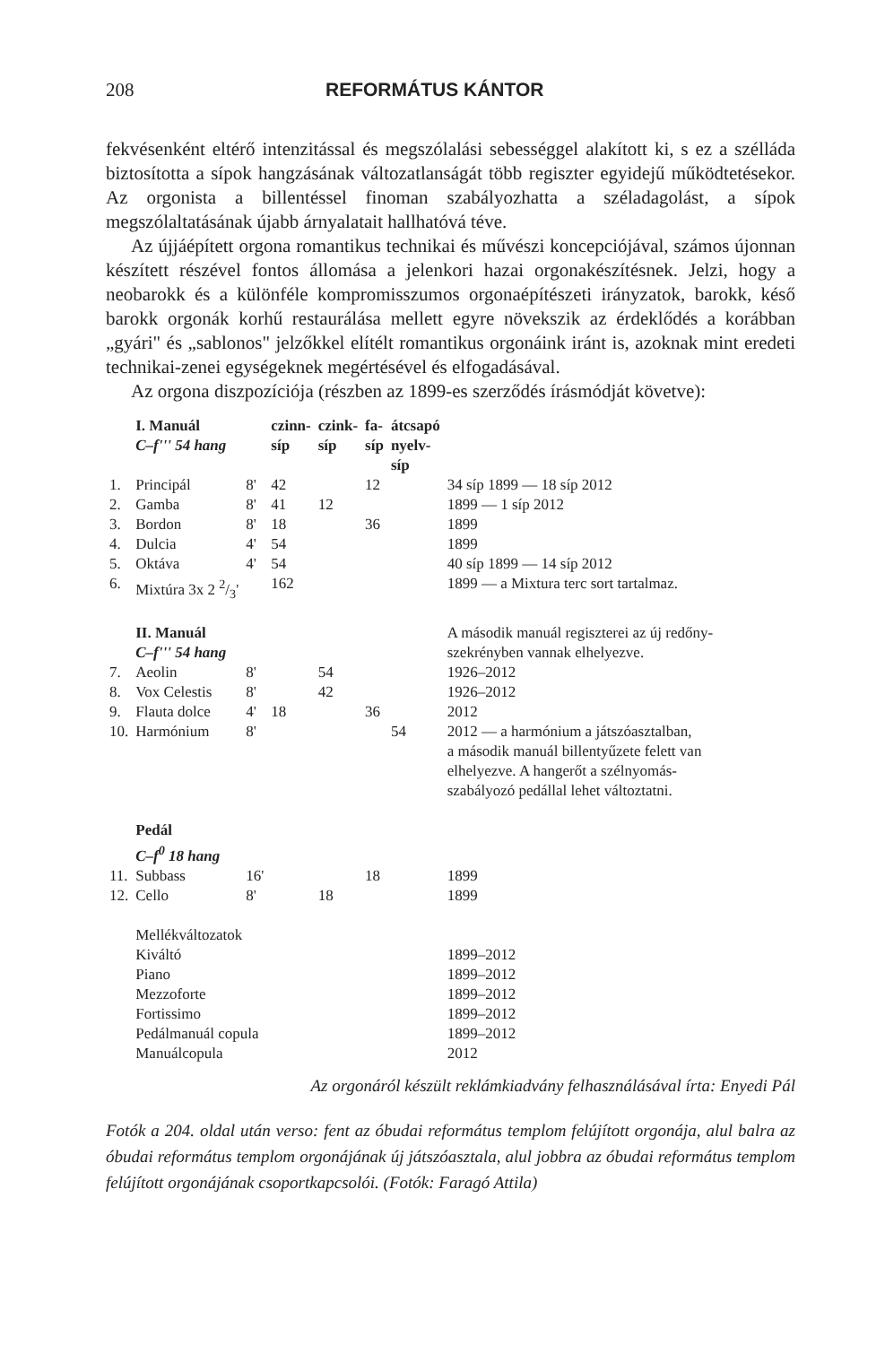208 REFORMÁTUS KÁNTOR
fekvésenként eltérő intenzitással és megszólalási sebességgel alakított ki, s ez a szélláda biztosította a sípok hangzásának változatlanságát több regiszter egyidejű működtetésekor. Az orgonista a billentéssel finoman szabályozhatta a széladagolást, a sípok megszólaltatásának újabb árnyalatait hallhatóvá téve.
Az újjáépített orgona romantikus technikai és művészi koncepciójával, számos újonnan készített részével fontos állomása a jelenkori hazai orgonakészítésnek. Jelzi, hogy a neobarokk és a különféle kompromisszumos orgonaépítészeti irányzatok, barokk, késő barokk orgonák korhű restaurálása mellett egyre növekszik az érdeklődés a korábban „gyári" és „sablonos" jelzőkkel elítélt romantikus orgonáink iránt is, azoknak mint eredeti technikai-zenei egységeknek megértésével és elfogadásával.
Az orgona diszpozíciója (részben az 1899-es szerződés írásmódját követve):
| | I. Manuál C–f''' 54 hang | | czinn- síp | czink- síp | fa- síp | átcsapó nyelv- síp | |
| 1. | Principál | 8' | 42 | | 12 | | 34 síp 1899 — 18 síp 2012 |
| 2. | Gamba | 8' | 41 | 12 | | | 1899 — 1 síp 2012 |
| 3. | Bordon | 8' | 18 | | 36 | | 1899 |
| 4. | Dulcia | 4' | 54 | | | | 1899 |
| 5. | Oktáva | 4' | 54 | | | | 40 síp 1899 — 14 síp 2012 |
| 6. | Mixtúra 3x 2 2/3' | | 162 | | | | 1899 — a Mixtura terc sort tartalmaz. |
| | II. Manuál C–f''' 54 hang | | | | | | A második manuál regiszterei az új redőny- szekrényben vannak elhelyezve. |
| 7. | Aeolin | 8' | | 54 | | | 1926–2012 |
| 8. | Vox Celestis | 8' | | 42 | | | 1926–2012 |
| 9. | Flauta dolce | 4' | 18 | | 36 | | 2012 |
| 10. | Harmónium | 8' | | | | 54 | 2012 — a harmónium a játszóasztalban, a második manuál billentyűzete felett van elhelyezve. A hangerőt a szélnyomás- szabályozó pedállal lehet változtatni. |
| | Pedál C–f<sup>0</sup> 18 hang | | | | | | |
| 11. | Subbass | 16' | | | 18 | | 1899 |
| 12. | Cello | 8' | | 18 | | | 1899 |
| | Mellékváltozatok | | | | | | |
| | Kiváltó | | | | | | 1899–2012 |
| | Piano | | | | | | 1899–2012 |
| | Mezzoforte | | | | | | 1899–2012 |
| | Fortissimo | | | | | | 1899–2012 |
| | Pedálmanuál copula | | | | | | 1899–2012 |
| | Manuálcopula | | | | | | 2012 |
Az orgonáról készült reklámkiadvány felhasználásával írta: Enyedi Pál
Fotók a 204. oldal után verso: fent az óbudai református templom felújított orgonája, alul balra az óbudai református templom orgonájának új játszóasztala, alul jobbra az óbudai református templom felújított orgonájának csoportkapcsolói. (Fotók: Faragó Attila)